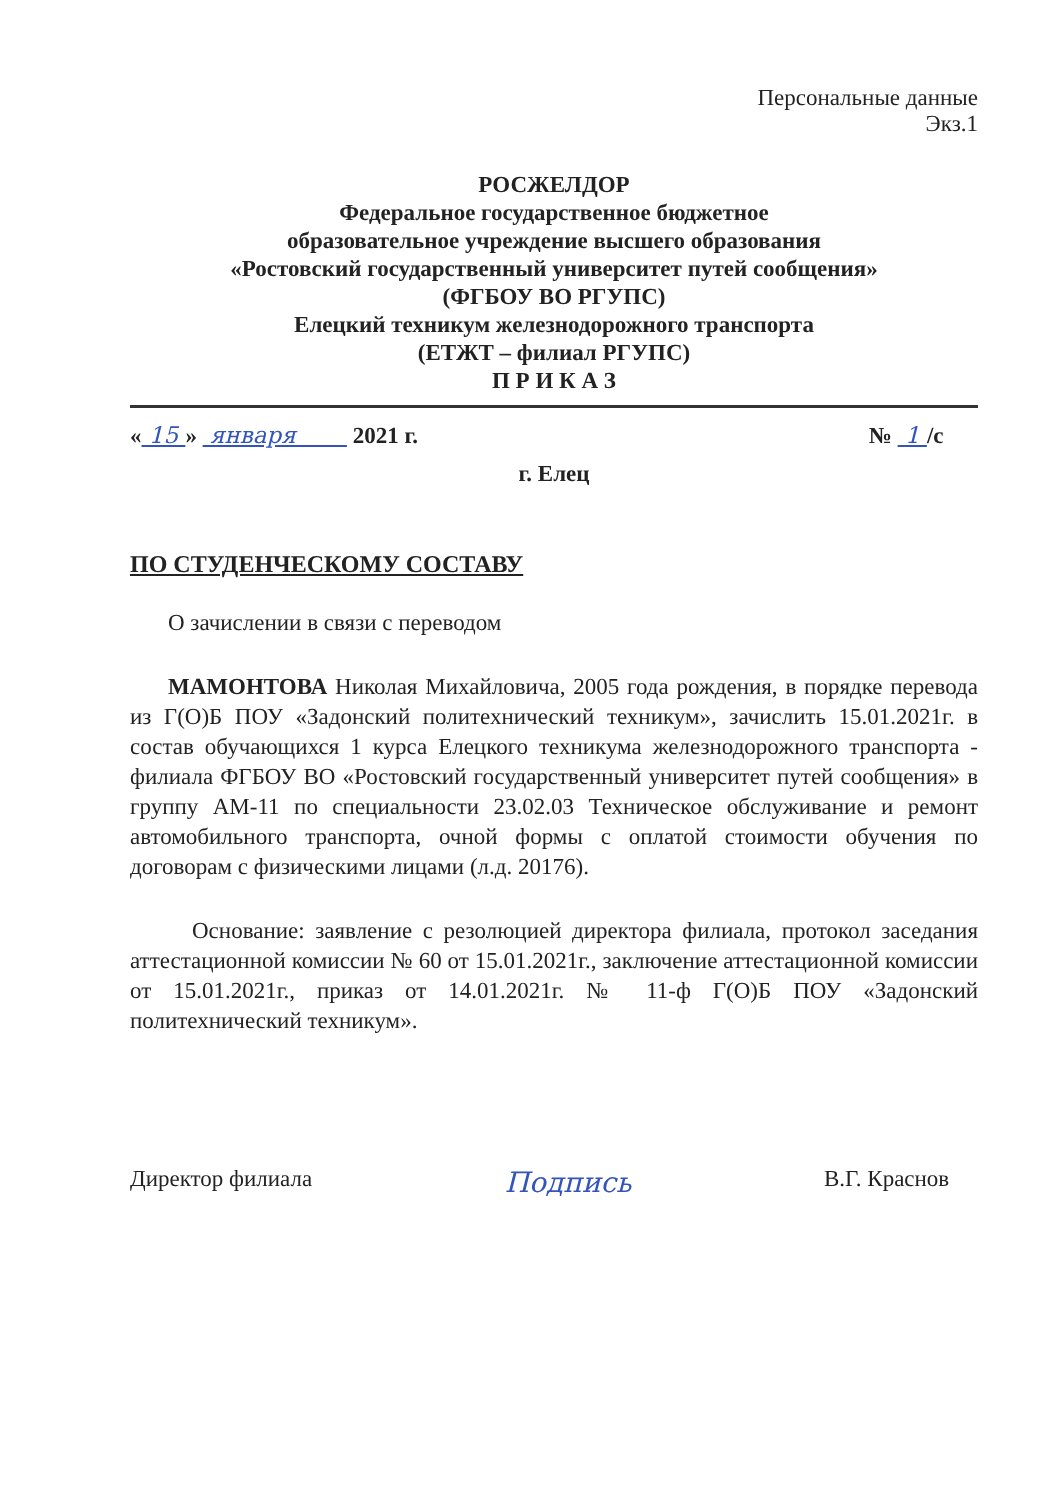Персональные данные
Экз.1
РОСЖЕЛДОР
Федеральное государственное бюджетное
образовательное учреждение высшего образования
«Ростовский государственный университет путей сообщения»
(ФГБОУ ВО РГУПС)
Елецкий техникум железнодорожного транспорта
(ЕТЖТ – филиал РГУПС)
П Р И К А З
« 15 » января 2021 г. № 1 /с
г. Елец
ПО СТУДЕНЧЕСКОМУ СОСТАВУ
О зачислении в связи с переводом
МАМОНТОВА Николая Михайловича, 2005 года рождения, в порядке перевода из Г(О)Б ПОУ «Задонский политехнический техникум», зачислить 15.01.2021г. в состав обучающихся 1 курса Елецкого техникума железнодорожного транспорта - филиала ФГБОУ ВО «Ростовский государственный университет путей сообщения» в группу АМ-11 по специальности 23.02.03 Техническое обслуживание и ремонт автомобильного транспорта, очной формы с оплатой стоимости обучения по договорам с физическими лицами (л.д. 20176).
Основание: заявление с резолюцией директора филиала, протокол заседания аттестационной комиссии № 60 от 15.01.2021г., заключение аттестационной комиссии от 15.01.2021г., приказ от 14.01.2021г. № 11-ф Г(О)Б ПОУ «Задонский политехнический техникум».
Директор филиала Подпись В.Г. Краснов